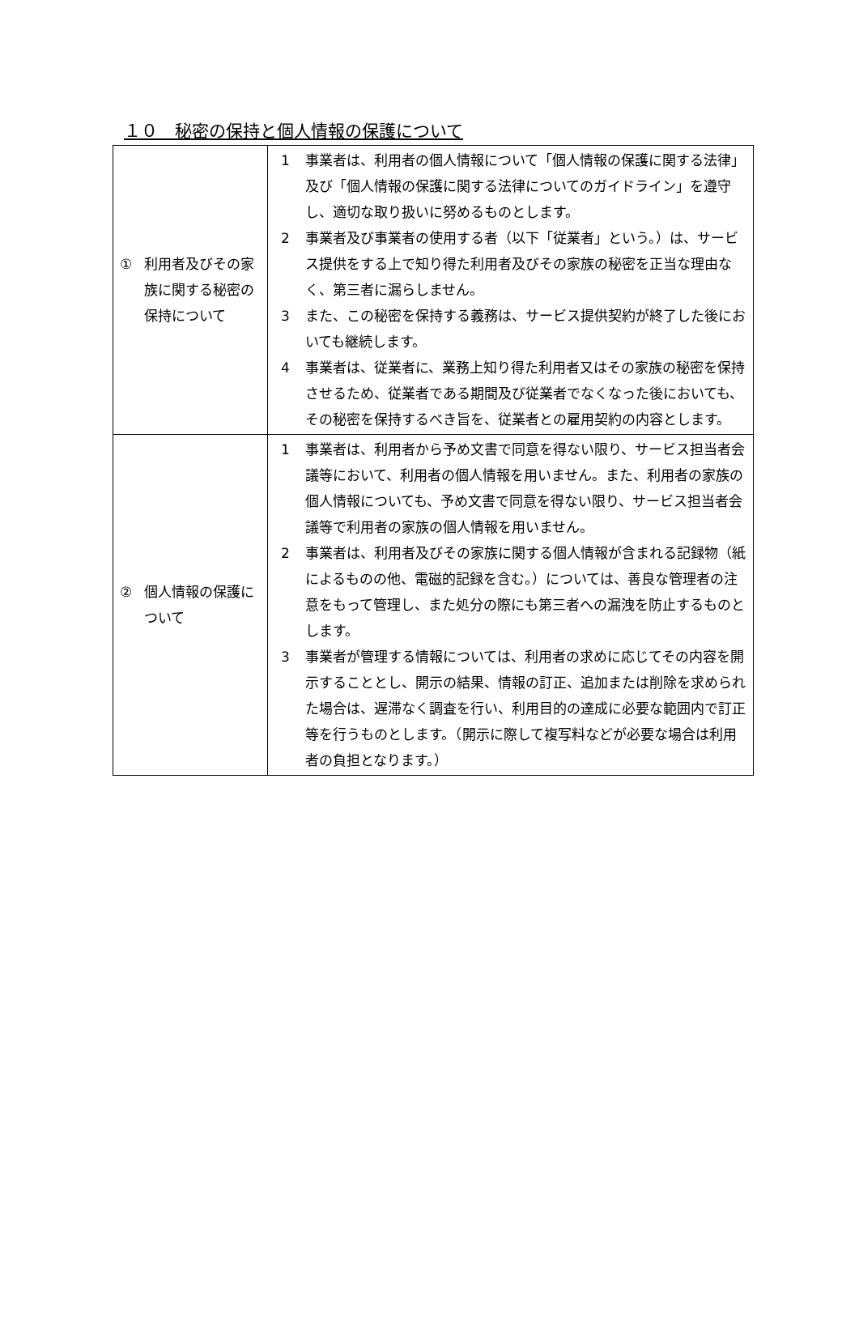１０　秘密の保持と個人情報の保護について
| ① 利用者及びその家族に関する秘密の保持について | 1 事業者は、利用者の個人情報について「個人情報の保護に関する法律」及び「個人情報の保護に関する法律についてのガイドライン」を遵守し、適切な取り扱いに努めるものとします。 2 事業者及び事業者の使用する者（以下「従業者」という。）は、サービス提供をする上で知り得た利用者及びその家族の秘密を正当な理由なく、第三者に漏らしません。 3 また、この秘密を保持する義務は、サービス提供契約が終了した後においても継続します。 4 事業者は、従業者に、業務上知り得た利用者又はその家族の秘密を保持させるため、従業者である期間及び従業者でなくなった後においても、その秘密を保持するべき旨を、従業者との雇用契約の内容とします。 |
| ② 個人情報の保護について | 1 事業者は、利用者から予め文書で同意を得ない限り、サービス担当者会議等において、利用者の個人情報を用いません。また、利用者の家族の個人情報についても、予め文書で同意を得ない限り、サービス担当者会議等で利用者の家族の個人情報を用いません。 2 事業者は、利用者及びその家族に関する個人情報が含まれる記録物（紙によるものの他、電磁的記録を含む。）については、善良な管理者の注意をもって管理し、また処分の際にも第三者への漏洩を防止するものとします。 3 事業者が管理する情報については、利用者の求めに応じてその内容を開示することとし、開示の結果、情報の訂正、追加または削除を求められた場合は、遅滞なく調査を行い、利用目的の達成に必要な範囲内で訂正等を行うものとします。（開示に際して複写料などが必要な場合は利用者の負担となります。） |